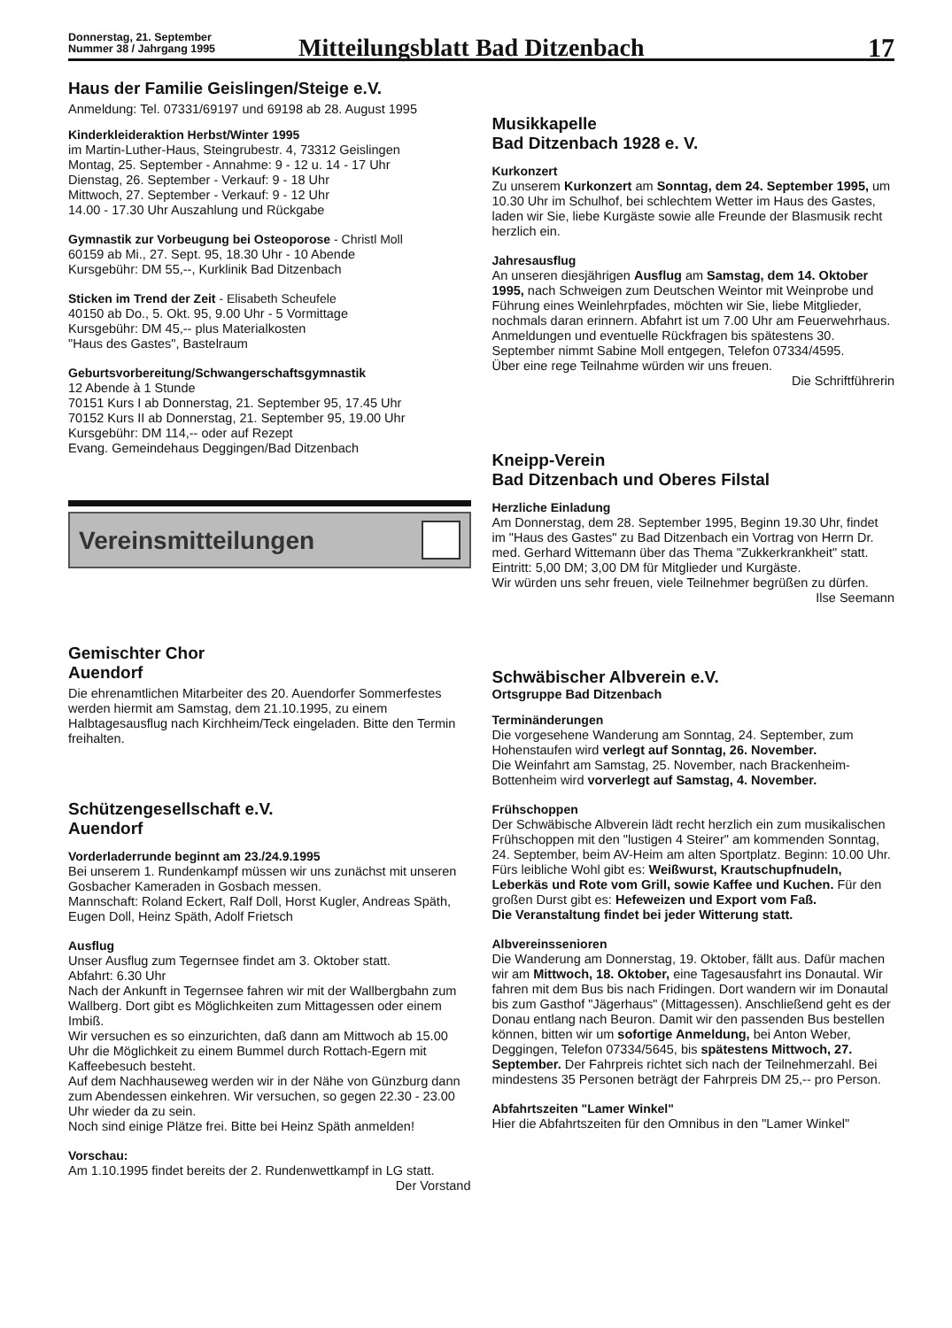Donnerstag, 21. September
Nummer 38 / Jahrgang 1995
Mitteilungsblatt Bad Ditzenbach
17
Haus der Familie Geislingen/Steige e.V.
Anmeldung: Tel. 07331/69197 und 69198 ab 28. August 1995
Kinderkleideraktion Herbst/Winter 1995
im Martin-Luther-Haus, Steingrubestr. 4, 73312 Geislingen
Montag, 25. September - Annahme: 9 - 12 u. 14 - 17 Uhr
Dienstag, 26. September - Verkauf: 9 - 18 Uhr
Mittwoch, 27. September - Verkauf: 9 - 12 Uhr
14.00 - 17.30 Uhr Auszahlung und Rückgabe
Gymnastik zur Vorbeugung bei Osteoporose - Christl Moll
60159 ab Mi., 27. Sept. 95, 18.30 Uhr - 10 Abende
Kursgebühr: DM 55,--, Kurklinik Bad Ditzenbach
Sticken im Trend der Zeit - Elisabeth Scheufele
40150 ab Do., 5. Okt. 95, 9.00 Uhr - 5 Vormittage
Kursgebühr: DM 45,-- plus Materialkosten
"Haus des Gastes", Bastelraum
Geburtsvorbereitung/Schwangerschaftsgymnastik
12 Abende à 1 Stunde
70151 Kurs I ab Donnerstag, 21. September 95, 17.45 Uhr
70152 Kurs II ab Donnerstag, 21. September 95, 19.00 Uhr
Kursgebühr: DM 114,-- oder auf Rezept
Evang. Gemeindehaus Deggingen/Bad Ditzenbach
Vereinsmitteilungen
Gemischter Chor
Auendorf
Die ehrenamtlichen Mitarbeiter des 20. Auendorfer Sommerfestes werden hiermit am Samstag, dem 21.10.1995, zu einem Halbtagesausflug nach Kirchheim/Teck eingeladen. Bitte den Termin freihalten.
Schützengesellschaft e.V.
Auendorf
Vorderladerrunde beginnt am 23./24.9.1995
Bei unserem 1. Rundenkampf müssen wir uns zunächst mit unseren Gosbacher Kameraden in Gosbach messen.
Mannschaft: Roland Eckert, Ralf Doll, Horst Kugler, Andreas Späth, Eugen Doll, Heinz Späth, Adolf Frietsch
Ausflug
Unser Ausflug zum Tegernsee findet am 3. Oktober statt.
Abfahrt: 6.30 Uhr
Nach der Ankunft in Tegernsee fahren wir mit der Wallbergbahn zum Wallberg. Dort gibt es Möglichkeiten zum Mittagessen oder einem Imbiß.
Wir versuchen es so einzurichten, daß dann am Mittwoch ab 15.00 Uhr die Möglichkeit zu einem Bummel durch Rottach-Egern mit Kaffeebesuch besteht.
Auf dem Nachhauseweg werden wir in der Nähe von Günzburg dann zum Abendessen einkehren. Wir versuchen, so gegen 22.30 - 23.00 Uhr wieder da zu sein.
Noch sind einige Plätze frei. Bitte bei Heinz Späth anmelden!
Vorschau:
Am 1.10.1995 findet bereits der 2. Rundenwettkampf in LG statt.
Der Vorstand
Musikkapelle
Bad Ditzenbach 1928 e. V.
Kurkonzert
Zu unserem Kurkonzert am Sonntag, dem 24. September 1995, um 10.30 Uhr im Schulhof, bei schlechtem Wetter im Haus des Gastes, laden wir Sie, liebe Kurgäste sowie alle Freunde der Blasmusik recht herzlich ein.
Jahresausflug
An unseren diesjährigen Ausflug am Samstag, dem 14. Oktober 1995, nach Schweigen zum Deutschen Weintor mit Weinprobe und Führung eines Weinlehrpfades, möchten wir Sie, liebe Mitglieder, nochmals daran erinnern. Abfahrt ist um 7.00 Uhr am Feuerwehrhaus.
Anmeldungen und eventuelle Rückfragen bis spätestens 30. September nimmt Sabine Moll entgegen, Telefon 07334/4595.
Über eine rege Teilnahme würden wir uns freuen.
Die Schriftführerin
Kneipp-Verein
Bad Ditzenbach und Oberes Filstal
Herzliche Einladung
Am Donnerstag, dem 28. September 1995, Beginn 19.30 Uhr, findet im "Haus des Gastes" zu Bad Ditzenbach ein Vortrag von Herrn Dr. med. Gerhard Wittemann über das Thema "Zukkerkrankheit" statt.
Eintritt: 5,00 DM; 3,00 DM für Mitglieder und Kurgäste.
Wir würden uns sehr freuen, viele Teilnehmer begrüßen zu dürfen.
Ilse Seemann
Schwäbischer Albverein e.V.
Ortsgruppe Bad Ditzenbach
Terminänderungen
Die vorgesehene Wanderung am Sonntag, 24. September, zum Hohenstaufen wird verlegt auf Sonntag, 26. November.
Die Weinfahrt am Samstag, 25. November, nach Brackenheim-Bottenheim wird vorverlegt auf Samstag, 4. November.
Frühschoppen
Der Schwäbische Albverein lädt recht herzlich ein zum musikalischen Frühschoppen mit den "lustigen 4 Steirer" am kommenden Sonntag, 24. September, beim AV-Heim am alten Sportplatz. Beginn: 10.00 Uhr. Fürs leibliche Wohl gibt es: Weißwurst, Krautschupfnudeln, Leberkäs und Rote vom Grill, sowie Kaffee und Kuchen. Für den großen Durst gibt es: Hefeweizen und Export vom Faß.
Die Veranstaltung findet bei jeder Witterung statt.
Albvereinssenioren
Die Wanderung am Donnerstag, 19. Oktober, fällt aus. Dafür machen wir am Mittwoch, 18. Oktober, eine Tagesausfahrt ins Donautal. Wir fahren mit dem Bus bis nach Fridingen. Dort wandern wir im Donautal bis zum Gasthof "Jägerhaus" (Mittagessen). Anschließend geht es der Donau entlang nach Beuron. Damit wir den passenden Bus bestellen können, bitten wir um sofortige Anmeldung, bei Anton Weber, Deggingen, Telefon 07334/5645, bis spätestens Mittwoch, 27. September. Der Fahrpreis richtet sich nach der Teilnehmerzahl. Bei mindestens 35 Personen beträgt der Fahrpreis DM 25,-- pro Person.
Abfahrtszeiten "Lamer Winkel"
Hier die Abfahrtszeiten für den Omnibus in den "Lamer Winkel"